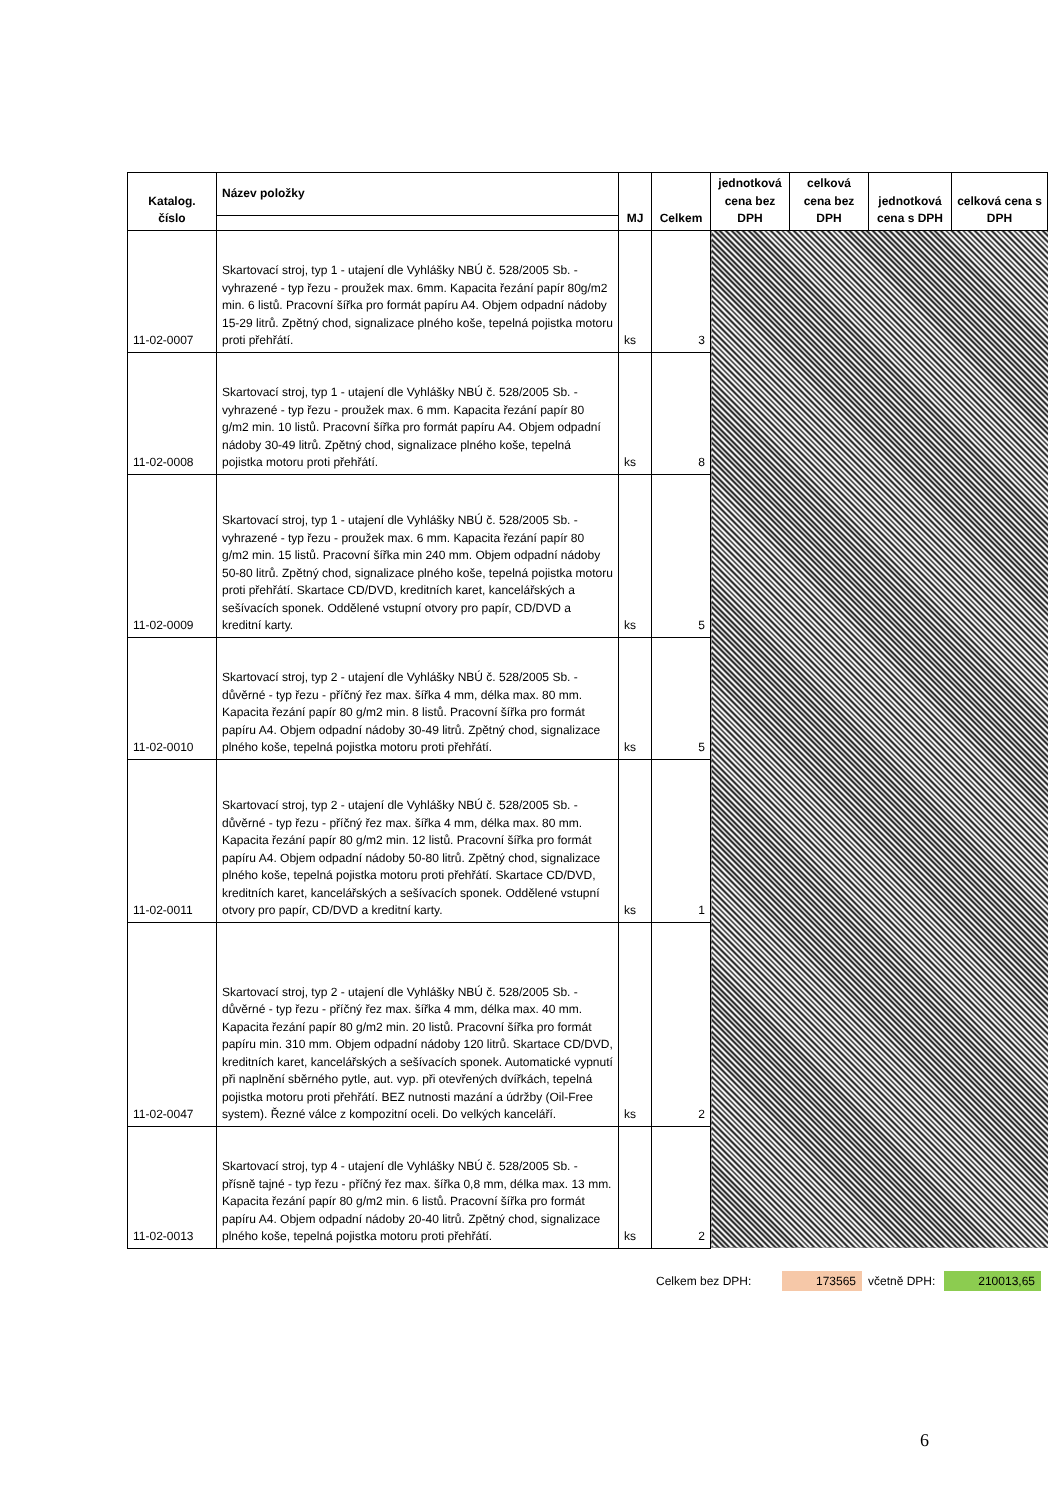| Katalog. číslo | Název položky | MJ | Celkem | jednotková cena bez DPH | celková cena bez DPH | jednotková cena s DPH | celková cena s DPH |
| --- | --- | --- | --- | --- | --- | --- | --- |
| 11-02-0007 | Skartovací stroj, typ 1 - utajení dle Vyhlášky NBÚ č. 528/2005 Sb. - vyhrazené - typ řezu - proužek max. 6mm. Kapacita řezání papír 80g/m2 min. 6 listů. Pracovní šířka pro formát papíru A4. Objem odpadní nádoby 15-29 litrů. Zpětný chod, signalizace plného koše, tepelná pojistka motoru proti přehřátí. | ks | 3 | | | | |
| 11-02-0008 | Skartovací stroj, typ 1 - utajení dle Vyhlášky NBÚ č. 528/2005 Sb. - vyhrazené - typ řezu - proužek max. 6 mm. Kapacita řezání papír 80 g/m2 min. 10 listů. Pracovní šířka pro formát papíru A4. Objem odpadní nádoby 30-49 litrů. Zpětný chod, signalizace plného koše, tepelná pojistka motoru proti přehřátí. | ks | 8 | | | | |
| 11-02-0009 | Skartovací stroj, typ 1 - utajení dle Vyhlášky NBÚ č. 528/2005 Sb. - vyhrazené - typ řezu - proužek max. 6 mm. Kapacita řezání papír 80 g/m2 min. 15 listů. Pracovní šířka min 240 mm. Objem odpadní nádoby 50-80 litrů. Zpětný chod, signalizace plného koše, tepelná pojistka motoru proti přehřátí. Skartace CD/DVD, kreditních karet, kancelářských a sešívacích sponek. Oddělené vstupní otvory pro papír, CD/DVD a kreditní karty. | ks | 5 | | | | |
| 11-02-0010 | Skartovací stroj, typ 2 - utajení dle Vyhlášky NBÚ č. 528/2005 Sb. - důvěrné - typ řezu - příčný řez max. šířka 4 mm, délka max. 80 mm. Kapacita řezání papír 80 g/m2 min. 8 listů. Pracovní šířka pro formát papíru A4. Objem odpadní nádoby 30-49 litrů. Zpětný chod, signalizace plného koše, tepelná pojistka motoru proti přehřátí. | ks | 5 | | | | |
| 11-02-0011 | Skartovací stroj, typ 2 - utajení dle Vyhlášky NBÚ č. 528/2005 Sb. - důvěrné - typ řezu - příčný řez max. šířka 4 mm, délka max. 80 mm. Kapacita řezání papír 80 g/m2 min. 12 listů. Pracovní šířka pro formát papíru A4. Objem odpadní nádoby 50-80 litrů. Zpětný chod, signalizace plného koše, tepelná pojistka motoru proti přehřátí. Skartace CD/DVD, kreditních karet, kancelářských a sešívacích sponek. Oddělené vstupní otvory pro papír, CD/DVD a kreditní karty. | ks | 1 | | | | |
| 11-02-0047 | Skartovací stroj, typ 2 - utajení dle Vyhlášky NBÚ č. 528/2005 Sb. - důvěrné - typ řezu - příčný řez max. šířka 4 mm, délka max. 40 mm. Kapacita řezání papír 80 g/m2 min. 20 listů. Pracovní šířka pro formát papíru min. 310 mm. Objem odpadní nádoby 120 litrů. Skartace CD/DVD, kreditních karet, kancelářských a sešívacích sponek. Automatické vypnutí při naplnění sběrného pytle, aut. vyp. při otevřených dvířkách, tepelná pojistka motoru proti přehřátí. BEZ nutnosti mazání a údržby (Oil-Free system). Řezné válce z kompozitní oceli. Do velkých kanceláří. | ks | 2 | | | | |
| 11-02-0013 | Skartovací stroj, typ 4 - utajení dle Vyhlášky NBÚ č. 528/2005 Sb. - přísně tajné - typ řezu - příčný řez max. šířka 0,8 mm, délka max. 13 mm. Kapacita řezání papír 80 g/m2 min. 6 listů. Pracovní šířka pro formát papíru A4. Objem odpadní nádoby 20-40 litrů. Zpětný chod, signalizace plného koše, tepelná pojistka motoru proti přehřátí. | ks | 2 | | | | |
Celkem bez DPH: 173565 včetně DPH:
210013,65
6